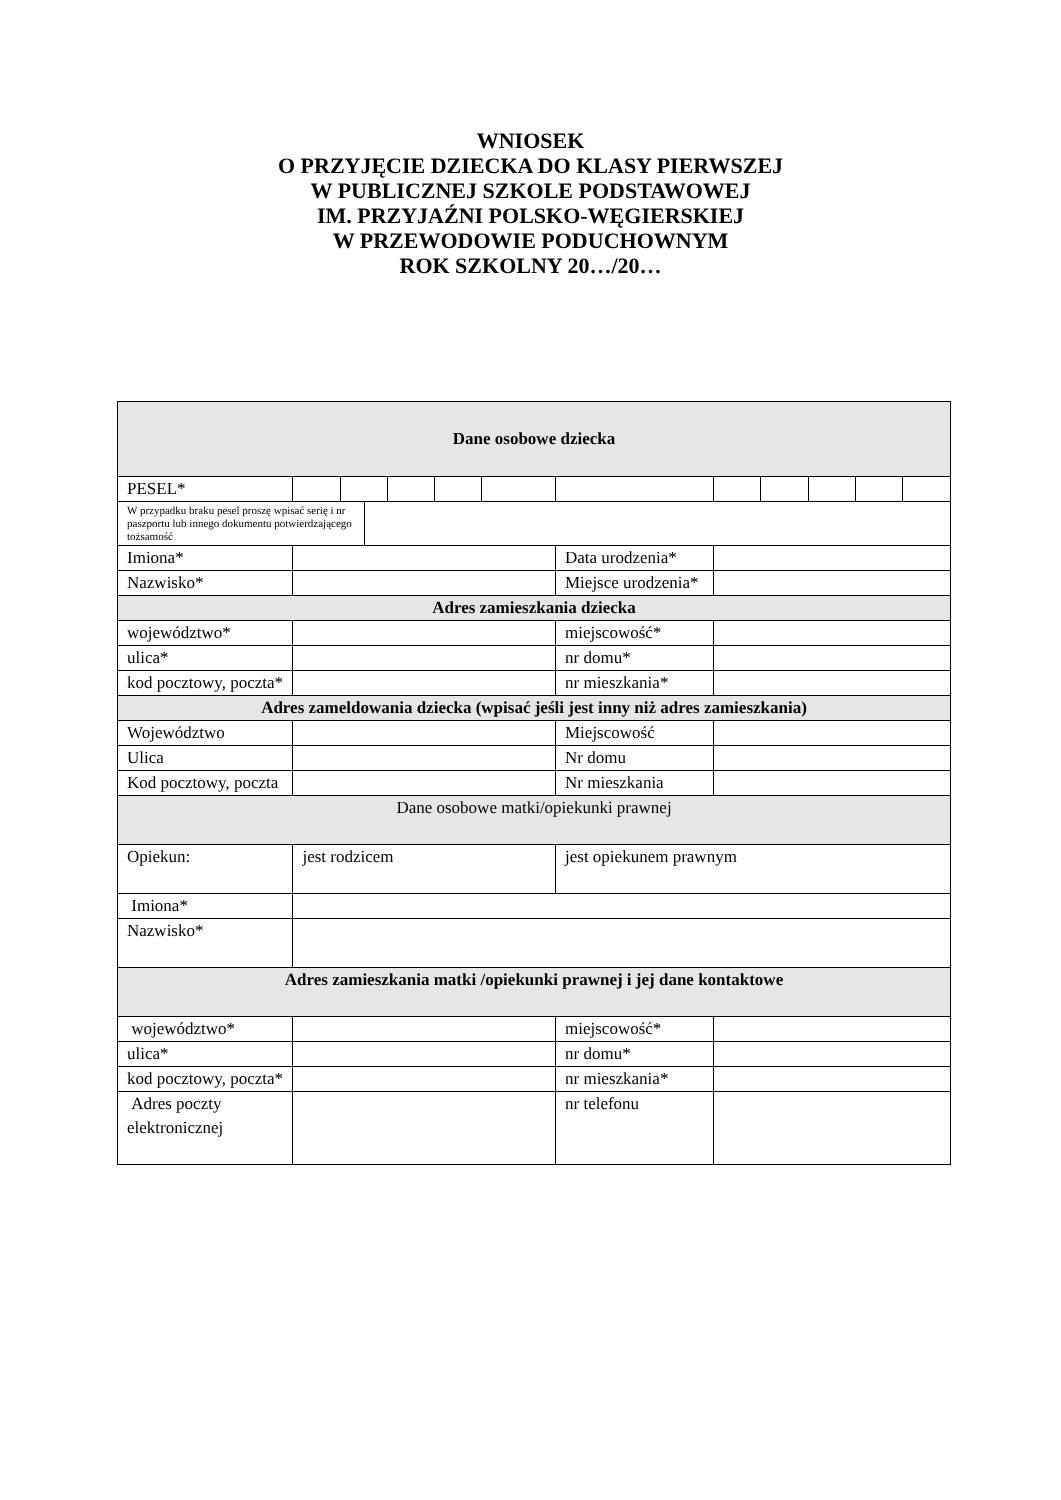WNIOSEK
O PRZYJĘCIE DZIECKA DO KLASY PIERWSZEJ
W PUBLICZNEJ SZKOLE PODSTAWOWEJ
IM. PRZYJAŹNI POLSKO-WĘGIERSKIEJ
W PRZEWODOWIE PODUCHOWNYM
ROK SZKOLNY 20…/20…
| Dane osobowe dziecka | | | | | | | | | | | | |
| PESEL* | | | | | | | | | | | | |
| W przypadku braku pesel proszę wpisać serię i nr paszportu lub innego dokumentu potwierdzającego tożsamość | | | | | | | | | | | | |
| Imiona* | | | | | | | Data urodzenia* | | | | | |
| Nazwisko* | | | | | | | Miejsce urodzenia* | | | | | |
| Adres zamieszkania dziecka | | | | | | | | | | | | |
| województwo* | | | | | | | miejscowość* | | | | | |
| ulica* | | | | | | | nr domu* | | | | | |
| kod pocztowy, poczta* | | | | | | | nr mieszkania* | | | | | |
| Adres zameldowania dziecka (wpisać jeśli jest inny niż adres zamieszkania) | | | | | | | | | | | | |
| Województwo | | | | | | | Miejscowość | | | | | |
| Ulica | | | | | | | Nr domu | | | | | |
| Kod pocztowy, poczta | | | | | | | Nr mieszkania | | | | | |
| Dane osobowe matki/opiekunki prawnej | | | | | | | | | | | | |
| Opiekun: | jest rodzicem | | | | | | jest opiekunem prawnym | | | | | |
| Imiona* | | | | | | | | | | | | |
| Nazwisko* | | | | | | | | | | | | |
| Adres zamieszkania matki /opiekunki prawnej i jej dane kontaktowe | | | | | | | | | | | | |
| województwo* | | | | | | | miejscowość* | | | | | |
| ulica* | | | | | | | nr domu* | | | | | |
| kod pocztowy, poczta* | | | | | | | nr mieszkania* | | | | | |
| Adres poczty elektronicznej | | | | | | | nr telefonu | | | | | |